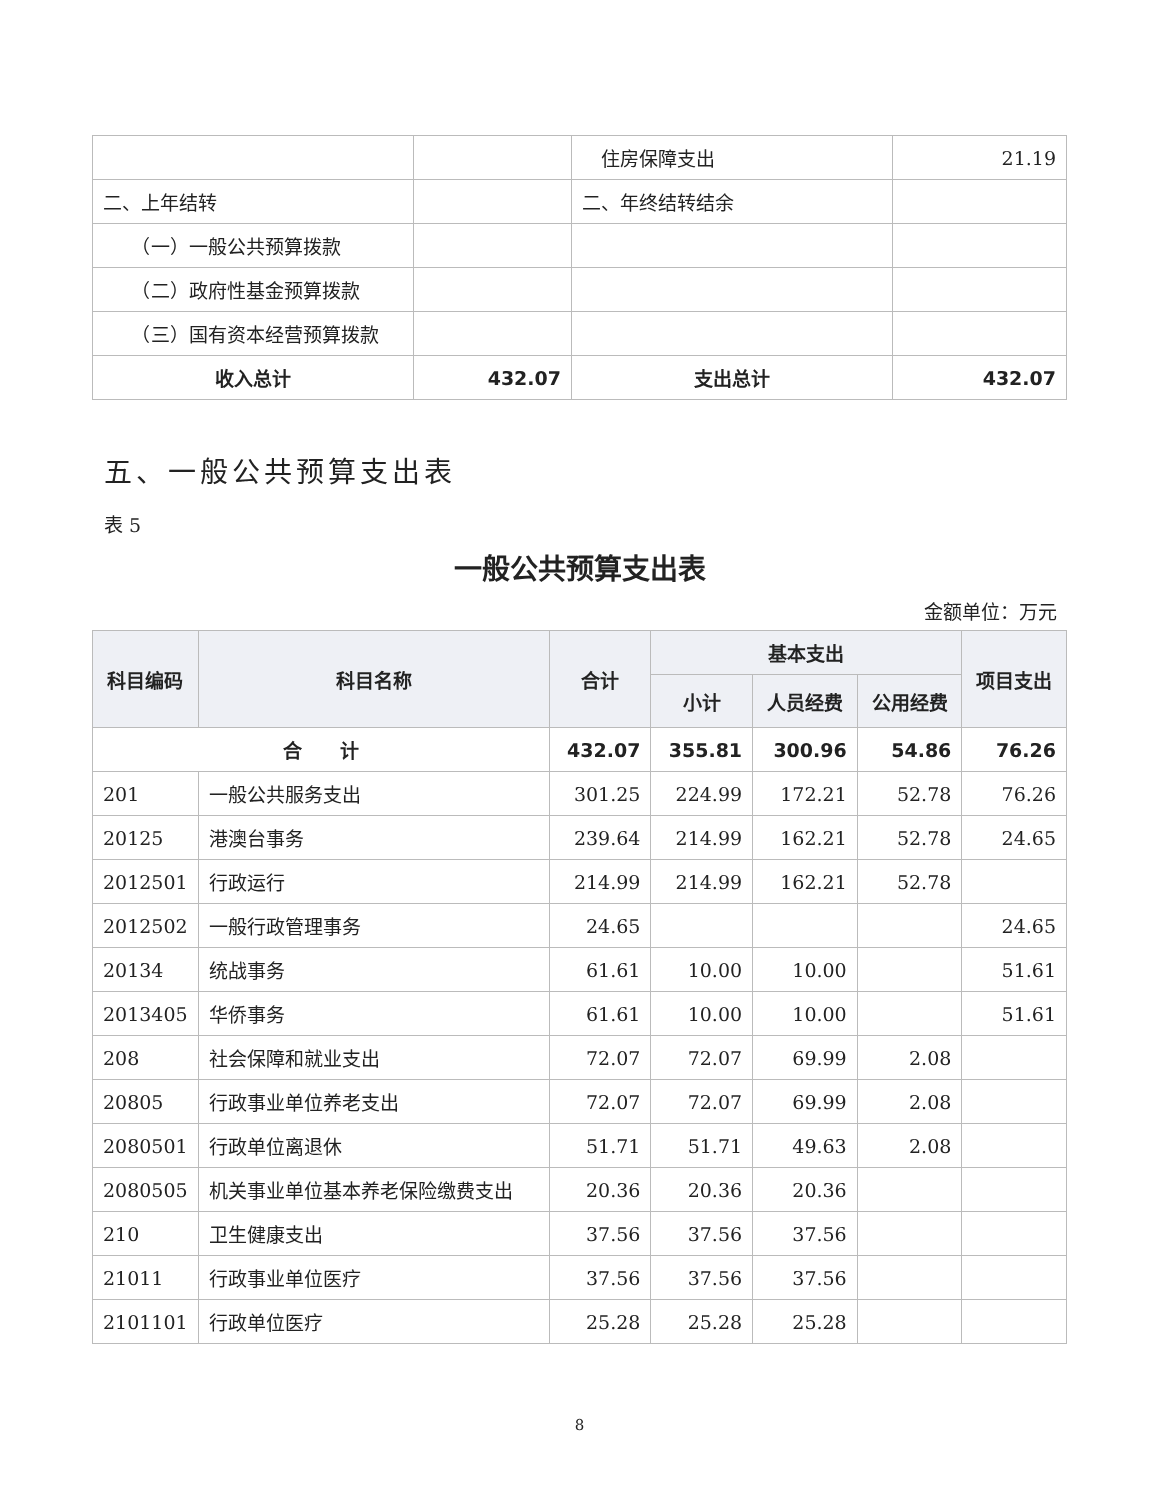| | | 住房保障支出 | 21.19 |
| 二、上年结转 | | 二、年终结转结余 | |
| （一）一般公共预算拨款 | | | |
| （二）政府性基金预算拨款 | | | |
| （三）国有资本经营预算拨款 | | | |
| 收入总计 | 432.07 | 支出总计 | 432.07 |
五、一般公共预算支出表
表 5
一般公共预算支出表
金额单位：万元
| 科目编码 | 科目名称 | 合计 | 基本支出 | | | 项目支出 |
| --- | --- | --- | --- | --- | --- | --- |
| | | | 小计 | 人员经费 | 公用经费 | |
| 合 计 | | 432.07 | 355.81 | 300.96 | 54.86 | 76.26 |
| 201 | 一般公共服务支出 | 301.25 | 224.99 | 172.21 | 52.78 | 76.26 |
| 20125 | 港澳台事务 | 239.64 | 214.99 | 162.21 | 52.78 | 24.65 |
| 2012501 | 行政运行 | 214.99 | 214.99 | 162.21 | 52.78 | |
| 2012502 | 一般行政管理事务 | 24.65 | | | | 24.65 |
| 20134 | 统战事务 | 61.61 | 10.00 | 10.00 | | 51.61 |
| 2013405 | 华侨事务 | 61.61 | 10.00 | 10.00 | | 51.61 |
| 208 | 社会保障和就业支出 | 72.07 | 72.07 | 69.99 | 2.08 | |
| 20805 | 行政事业单位养老支出 | 72.07 | 72.07 | 69.99 | 2.08 | |
| 2080501 | 行政单位离退休 | 51.71 | 51.71 | 49.63 | 2.08 | |
| 2080505 | 机关事业单位基本养老保险缴费支出 | 20.36 | 20.36 | 20.36 | | |
| 210 | 卫生健康支出 | 37.56 | 37.56 | 37.56 | | |
| 21011 | 行政事业单位医疗 | 37.56 | 37.56 | 37.56 | | |
| 2101101 | 行政单位医疗 | 25.28 | 25.28 | 25.28 | | |
8